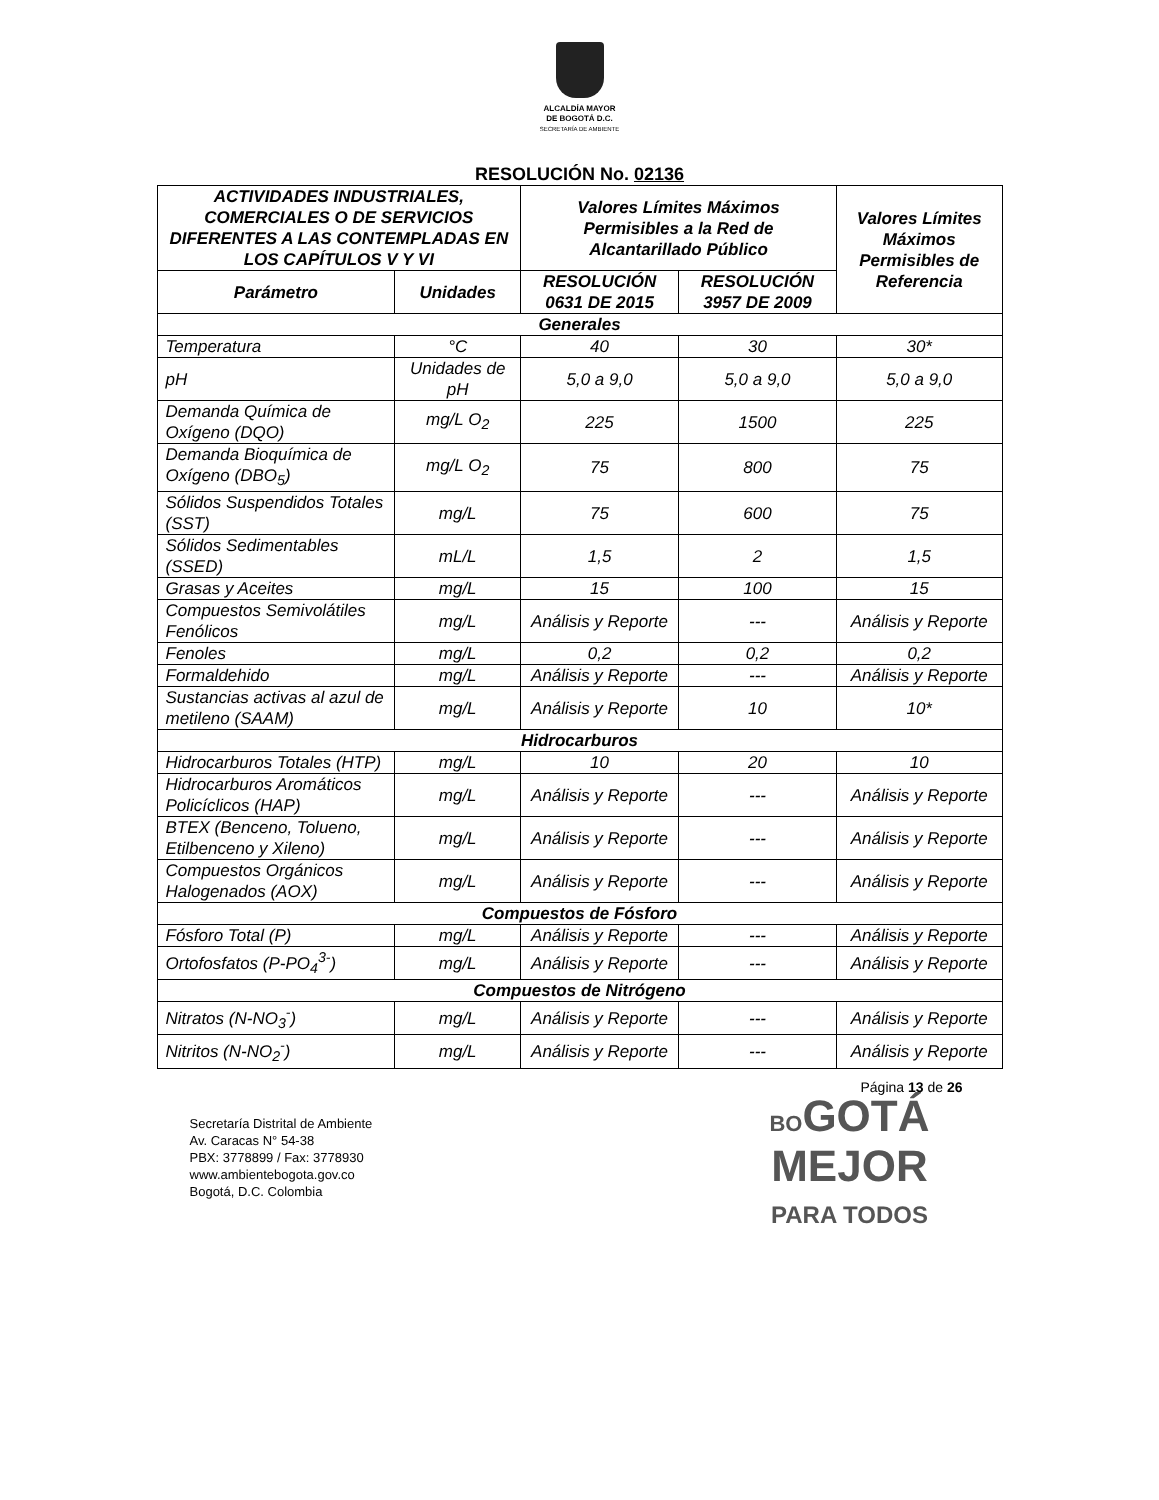ALCALDÍA MAYOR
DE BOGOTÁ D.C.
SECRETARÍA DE AMBIENTE
RESOLUCIÓN No. 02136
| ACTIVIDADES INDUSTRIALES, COMERCIALES O DE SERVICIOS DIFERENTES A LAS CONTEMPLADAS EN LOS CAPÍTULOS V Y VI | | Valores Límites Máximos Permisibles a la Red de Alcantarillado Público | | Valores Límites Máximos Permisibles de Referencia |
| --- | --- | --- | --- | --- |
| Parámetro | Unidades | RESOLUCIÓN 0631 DE 2015 | RESOLUCIÓN 3957 DE 2009 | |
| Generales | | | | |
| Temperatura | °C | 40 | 30 | 30* |
| pH | Unidades de pH | 5,0 a 9,0 | 5,0 a 9,0 | 5,0 a 9,0 |
| Demanda Química de Oxígeno (DQO) | mg/L O<sub>2</sub> | 225 | 1500 | 225 |
| Demanda Bioquímica de Oxígeno (DBO<sub>5</sub>) | mg/L O<sub>2</sub> | 75 | 800 | 75 |
| Sólidos Suspendidos Totales (SST) | mg/L | 75 | 600 | 75 |
| Sólidos Sedimentables (SSED) | mL/L | 1,5 | 2 | 1,5 |
| Grasas y Aceites | mg/L | 15 | 100 | 15 |
| Compuestos Semivolátiles Fenólicos | mg/L | Análisis y Reporte | --- | Análisis y Reporte |
| Fenoles | mg/L | 0,2 | 0,2 | 0,2 |
| Formaldehido | mg/L | Análisis y Reporte | --- | Análisis y Reporte |
| Sustancias activas al azul de metileno (SAAM) | mg/L | Análisis y Reporte | 10 | 10* |
| Hidrocarburos | | | | |
| Hidrocarburos Totales (HTP) | mg/L | 10 | 20 | 10 |
| Hidrocarburos Aromáticos Policíclicos (HAP) | mg/L | Análisis y Reporte | --- | Análisis y Reporte |
| BTEX (Benceno, Tolueno, Etilbenceno y Xileno) | mg/L | Análisis y Reporte | --- | Análisis y Reporte |
| Compuestos Orgánicos Halogenados (AOX) | mg/L | Análisis y Reporte | --- | Análisis y Reporte |
| Compuestos de Fósforo | | | | |
| Fósforo Total (P) | mg/L | Análisis y Reporte | --- | Análisis y Reporte |
| Ortofosfatos (P-PO<sub>4</sub><sup>3-</sup>) | mg/L | Análisis y Reporte | --- | Análisis y Reporte |
| Compuestos de Nitrógeno | | | | |
| Nitratos (N-NO<sub>3</sub><sup>-</sup>) | mg/L | Análisis y Reporte | --- | Análisis y Reporte |
| Nitritos (N-NO<sub>2</sub><sup>-</sup>) | mg/L | Análisis y Reporte | --- | Análisis y Reporte |
Página 13 de 26
Secretaría Distrital de Ambiente
Av. Caracas N° 54-38
PBX: 3778899 / Fax: 3778930
www.ambientebogota.gov.co
Bogotá, D.C. Colombia
BOGOTÁ
MEJOR
PARA TODOS